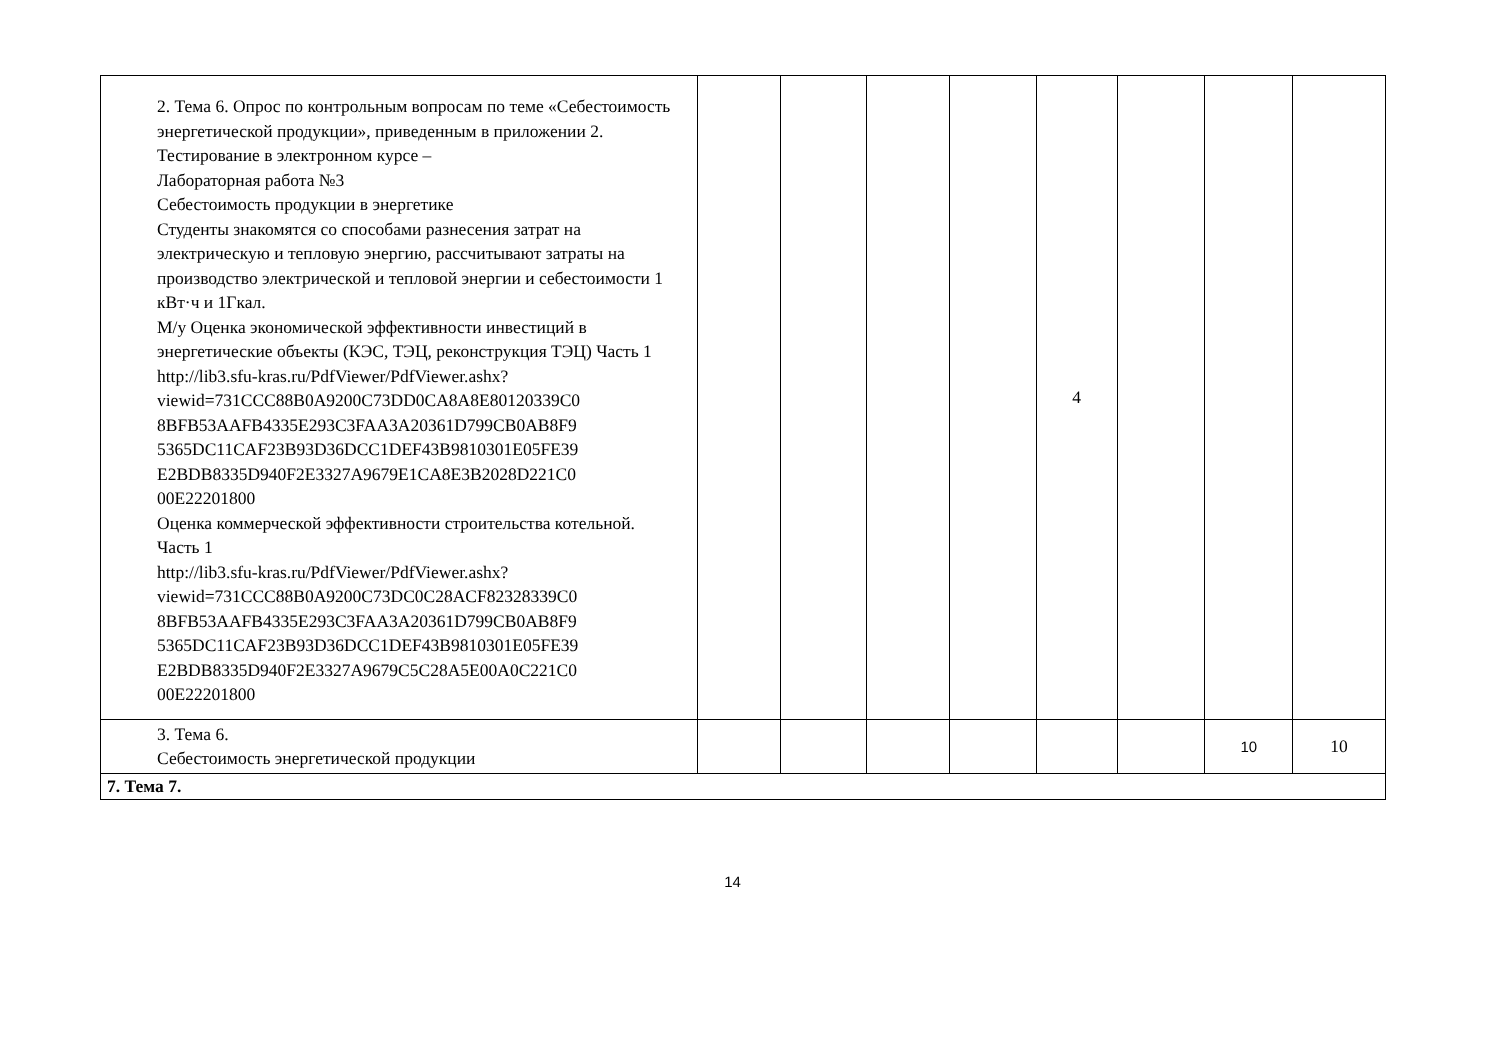| 2. Тема 6. Опрос по контрольным вопросам по теме «Себестоимость энергетической продукции», приведенным в приложении 2. Тестирование в электронном курсе – Лабораторная работа №3 Себестоимость продукции в энергетике Студенты знакомятся со способами разнесения затрат на электрическую и тепловую энергию, рассчитывают затраты на производство электрической и тепловой энергии и себестоимости 1 кВт·ч и 1Гкал. М/у Оценка экономической эффективности инвестиций в энергетические объекты (КЭС, ТЭЦ, реконструкция ТЭЦ) Часть 1 http://lib3.sfu-kras.ru/PdfViewer/PdfViewer.ashx? viewid=731CCC88B0A9200C73DD0CA8A8E80120339C0 8BFB53AAFB4335E293C3FAA3A20361D799CB0AB8F9 5365DC11CAF23B93D36DCC1DEF43B9810301E05FE39 E2BDB8335D940F2E3327A9679E1CA8E3B2028D221C0 00E22201800 Оценка коммерческой эффективности строительства котельной. Часть 1 http://lib3.sfu-kras.ru/PdfViewer/PdfViewer.ashx? viewid=731CCC88B0A9200C73DC0C28ACF82328339C0 8BFB53AAFB4335E293C3FAA3A20361D799CB0AB8F9 5365DC11CAF23B93D36DCC1DEF43B9810301E05FE39 E2BDB8335D940F2E3327A9679C5C28A5E00A0C221C0 00E22201800 | | | | | 4 | | | |
| 3. Тема 6. Себестоимость энергетической продукции | | | | | | | 10 | 10 |
| 7. Тема 7. | | | | | | | | |
14